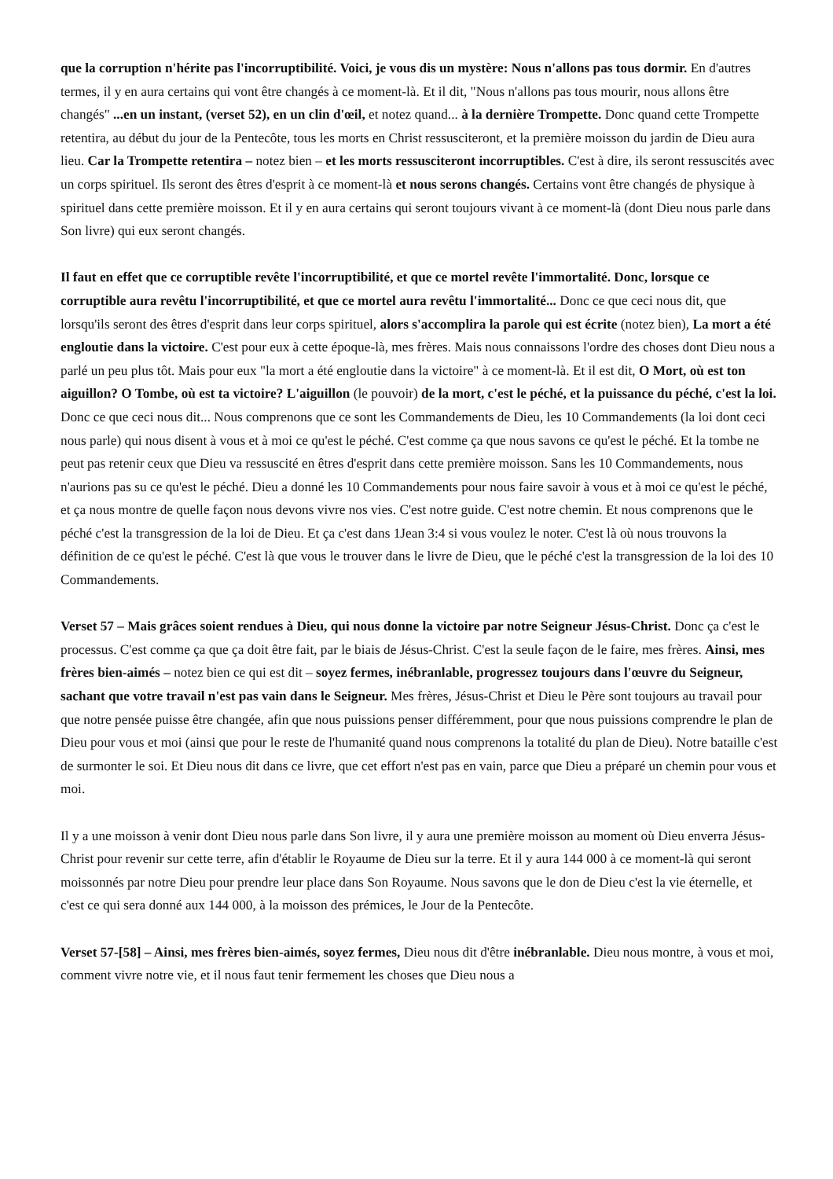que la corruption n'hérite pas l'incorruptibilité. Voici, je vous dis un mystère: Nous n'allons pas tous dormir. En d'autres termes, il y en aura certains qui vont être changés à ce moment-là. Et il dit, "Nous n'allons pas tous mourir, nous allons être changés" ...en un instant, (verset 52), en un clin d'œil, et notez quand... à la dernière Trompette. Donc quand cette Trompette retentira, au début du jour de la Pentecôte, tous les morts en Christ ressusciteront, et la première moisson du jardin de Dieu aura lieu. Car la Trompette retentira – notez bien – et les morts ressusciteront incorruptibles. C'est à dire, ils seront ressuscités avec un corps spirituel. Ils seront des êtres d'esprit à ce moment-là et nous serons changés. Certains vont être changés de physique à spirituel dans cette première moisson. Et il y en aura certains qui seront toujours vivant à ce moment-là (dont Dieu nous parle dans Son livre) qui eux seront changés.
Il faut en effet que ce corruptible revête l'incorruptibilité, et que ce mortel revête l'immortalité. Donc, lorsque ce corruptible aura revêtu l'incorruptibilité, et que ce mortel aura revêtu l'immortalité... Donc ce que ceci nous dit, que lorsqu'ils seront des êtres d'esprit dans leur corps spirituel, alors s'accomplira la parole qui est écrite (notez bien), La mort a été engloutie dans la victoire. C'est pour eux à cette époque-là, mes frères. Mais nous connaissons l'ordre des choses dont Dieu nous a parlé un peu plus tôt. Mais pour eux "la mort a été engloutie dans la victoire" à ce moment-là. Et il est dit, O Mort, où est ton aiguillon? O Tombe, où est ta victoire? L'aiguillon (le pouvoir) de la mort, c'est le péché, et la puissance du péché, c'est la loi. Donc ce que ceci nous dit... Nous comprenons que ce sont les Commandements de Dieu, les 10 Commandements (la loi dont ceci nous parle) qui nous disent à vous et à moi ce qu'est le péché. C'est comme ça que nous savons ce qu'est le péché. Et la tombe ne peut pas retenir ceux que Dieu va ressuscité en êtres d'esprit dans cette première moisson. Sans les 10 Commandements, nous n'aurions pas su ce qu'est le péché. Dieu a donné les 10 Commandements pour nous faire savoir à vous et à moi ce qu'est le péché, et ça nous montre de quelle façon nous devons vivre nos vies. C'est notre guide. C'est notre chemin. Et nous comprenons que le péché c'est la transgression de la loi de Dieu. Et ça c'est dans 1Jean 3:4 si vous voulez le noter. C'est là où nous trouvons la définition de ce qu'est le péché. C'est là que vous le trouver dans le livre de Dieu, que le péché c'est la transgression de la loi des 10 Commandements.
Verset 57 – Mais grâces soient rendues à Dieu, qui nous donne la victoire par notre Seigneur Jésus-Christ. Donc ça c'est le processus. C'est comme ça que ça doit être fait, par le biais de Jésus-Christ. C'est la seule façon de le faire, mes frères. Ainsi, mes frères bien-aimés – notez bien ce qui est dit – soyez fermes, inébranlable, progressez toujours dans l'œuvre du Seigneur, sachant que votre travail n'est pas vain dans le Seigneur. Mes frères, Jésus-Christ et Dieu le Père sont toujours au travail pour que notre pensée puisse être changée, afin que nous puissions penser différemment, pour que nous puissions comprendre le plan de Dieu pour vous et moi (ainsi que pour le reste de l'humanité quand nous comprenons la totalité du plan de Dieu). Notre bataille c'est de surmonter le soi. Et Dieu nous dit dans ce livre, que cet effort n'est pas en vain, parce que Dieu a préparé un chemin pour vous et moi.
Il y a une moisson à venir dont Dieu nous parle dans Son livre, il y aura une première moisson au moment où Dieu enverra Jésus-Christ pour revenir sur cette terre, afin d'établir le Royaume de Dieu sur la terre. Et il y aura 144 000 à ce moment-là qui seront moissonnés par notre Dieu pour prendre leur place dans Son Royaume. Nous savons que le don de Dieu c'est la vie éternelle, et c'est ce qui sera donné aux 144 000, à la moisson des prémices, le Jour de la Pentecôte.
Verset 57-[58] – Ainsi, mes frères bien-aimés, soyez fermes, Dieu nous dit d'être inébranlable. Dieu nous montre, à vous et moi, comment vivre notre vie, et il nous faut tenir fermement les choses que Dieu nous a